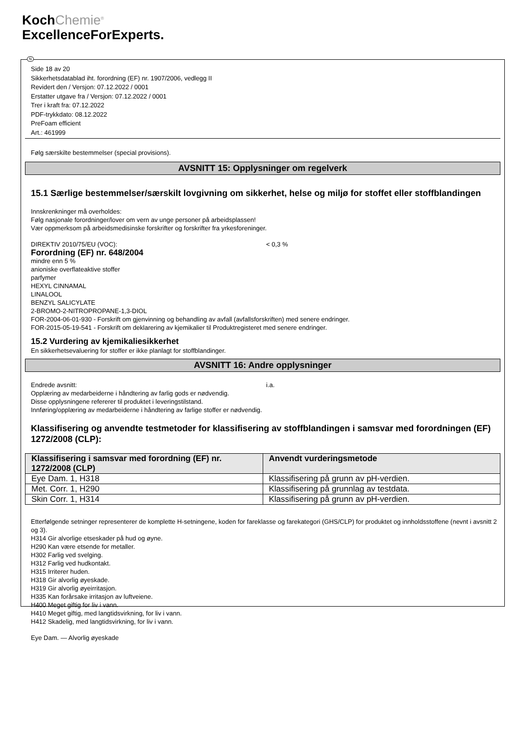KochChemie<sup>®</sup>
ExcellenceForExperts.
N
Side 18 av 20
Sikkerhetsdatablad iht. forordning (EF) nr. 1907/2006, vedlegg II
Revidert den / Versjon: 07.12.2022 / 0001
Erstatter utgave fra / Versjon: 07.12.2022 / 0001
Trer i kraft fra: 07.12.2022
PDF-trykkdato: 08.12.2022
PreFoam efficient
Art.: 461999
Følg særskilte bestemmelser (special provisions).
AVSNITT 15: Opplysninger om regelverk
15.1 Særlige bestemmelser/særskilt lovgivning om sikkerhet, helse og miljø for stoffet eller stoffblandingen
Innskrenkninger må overholdes:
Følg nasjonale forordninger/lover om vern av unge personer på arbeidsplassen!
Vær oppmerksom på arbeidsmedisinske forskrifter og forskrifter fra yrkesforeninger.
DIREKTIV 2010/75/EU (VOC): < 0,3 %
Forordning (EF) nr. 648/2004
mindre enn 5 %
anioniske overflateaktive stoffer
parfymer
HEXYL CINNAMAL
LINALOOL
BENZYL SALICYLATE
2-BROMO-2-NITROPROPANE-1,3-DIOL
FOR-2004-06-01-930 - Forskrift om gjenvinning og behandling av avfall (avfallsforskriften) med senere endringer.
FOR-2015-05-19-541 - Forskrift om deklarering av kjemikalier til Produktregisteret med senere endringer.
15.2 Vurdering av kjemikaliesikkerhet
En sikkerhetsevaluering for stoffer er ikke planlagt for stoffblandinger.
AVSNITT 16: Andre opplysninger
Endrede avsnitt: i.a.
Opplæring av medarbeiderne i håndtering av farlig gods er nødvendig.
Disse opplysningene refererer til produktet i leveringstilstand.
Innføring/opplæring av medarbeiderne i håndtering av farlige stoffer er nødvendig.
Klassifisering og anvendte testmetoder for klassifisering av stoffblandingen i samsvar med forordningen (EF) 1272/2008 (CLP):
| Klassifisering i samsvar med forordning (EF) nr. 1272/2008 (CLP) | Anvendt vurderingsmetode |
| --- | --- |
| Eye Dam. 1, H318 | Klassifisering på grunn av pH-verdien. |
| Met. Corr. 1, H290 | Klassifisering på grunnlag av testdata. |
| Skin Corr. 1, H314 | Klassifisering på grunn av pH-verdien. |
Etterfølgende setninger representerer de komplette H-setningene, koden for fareklasse og farekategori (GHS/CLP) for produktet og innholdsstoffene (nevnt i avsnitt 2 og 3).
H314 Gir alvorlige etseskader på hud og øyne.
H290 Kan være etsende for metaller.
H302 Farlig ved svelging.
H312 Farlig ved hudkontakt.
H315 Irriterer huden.
H318 Gir alvorlig øyeskade.
H319 Gir alvorlig øyeirritasjon.
H335 Kan forårsake irritasjon av luftveiene.
H400 Meget giftig for liv i vann.
H410 Meget giftig, med langtidsvirkning, for liv i vann.
H412 Skadelig, med langtidsvirkning, for liv i vann.
Eye Dam. — Alvorlig øyeskade